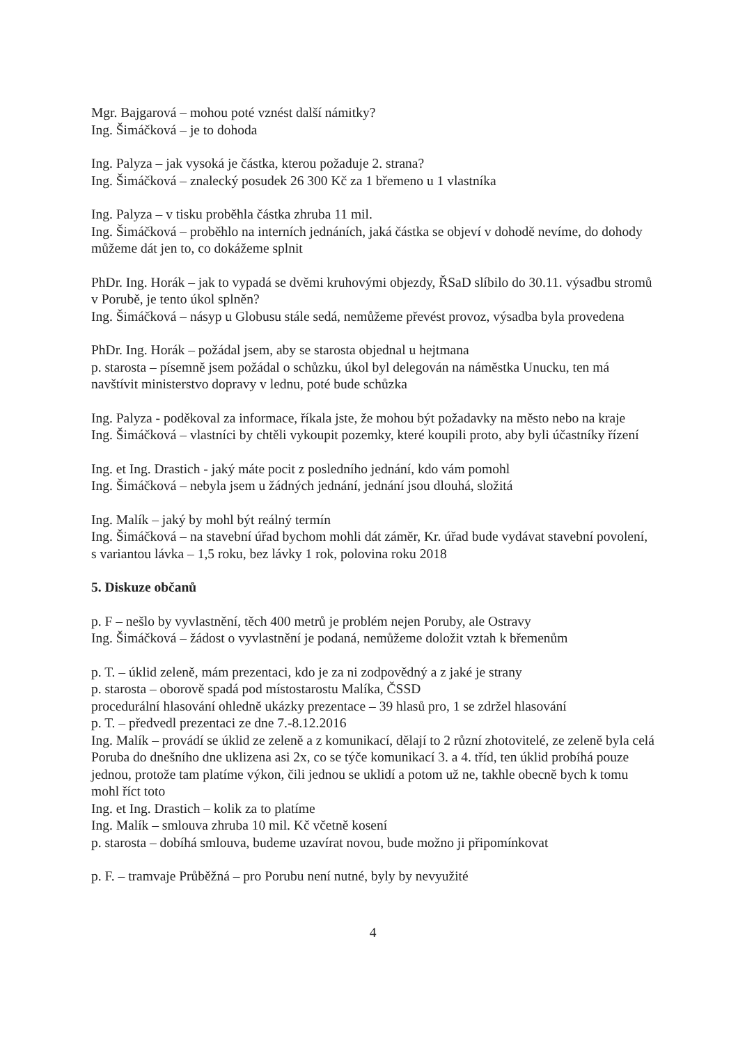Mgr. Bajgarová – mohou poté vznést další námitky?
Ing. Šimáčková – je to dohoda
Ing. Palyza – jak vysoká je částka, kterou požaduje 2. strana?
Ing. Šimáčková – znalecký posudek 26 300 Kč za 1 břemeno u 1 vlastníka
Ing. Palyza – v tisku proběhla částka zhruba 11 mil.
Ing. Šimáčková – proběhlo na interních jednáních, jaká částka se objeví v dohodě nevíme, do dohody můžeme dát jen to, co dokážeme splnit
PhDr. Ing. Horák – jak to vypadá se dvěmi kruhovými objezdy, ŘSaD slíbilo do 30.11. výsadbu stromů v Porubě, je tento úkol splněn?
Ing. Šimáčková – násyp u Globusu stále sedá, nemůžeme převést provoz, výsadba byla provedena
PhDr. Ing. Horák – požádal jsem, aby se starosta objednal u hejtmana
p. starosta – písemně jsem požádal o schůzku, úkol byl delegován na náměstka Unucku, ten má navštívit ministerstvo dopravy v lednu, poté bude schůzka
Ing. Palyza - poděkoval za informace, říkala jste, že mohou být požadavky na město nebo na kraje
Ing. Šimáčková – vlastníci by chtěli vykoupit pozemky, které koupili proto, aby byli účastníky řízení
Ing. et Ing. Drastich - jaký máte pocit z posledního jednání, kdo vám pomohl
Ing. Šimáčková – nebyla jsem u žádných jednání, jednání jsou dlouhá, složitá
Ing. Malík – jaký by mohl být reálný termín
Ing. Šimáčková – na stavební úřad bychom mohli dát záměr, Kr. úřad bude vydávat stavební povolení, s variantou lávka – 1,5 roku, bez lávky 1 rok, polovina roku 2018
5. Diskuze občanů
p. F – nešlo by vyvlastnění, těch 400 metrů je problém nejen Poruby, ale Ostravy
Ing. Šimáčková – žádost o vyvlastnění je podaná, nemůžeme doložit vztah k břemenům
p. T. – úklid zeleně, mám prezentaci, kdo je za ni zodpovědný a z jaké je strany
p. starosta – oborově spadá pod místostarostu Malíka, ČSSD
procedurální hlasování ohledně ukázky prezentace – 39 hlasů pro, 1 se zdržel hlasování
p. T. – předvedl prezentaci ze dne 7.-8.12.2016
Ing. Malík – provádí se úklid ze zeleně a z komunikací, dělají to 2 různí zhotovitelé, ze zeleně byla celá Poruba do dnešního dne uklizena asi 2x, co se týče komunikací 3. a 4. tříd, ten úklid probíhá pouze jednou, protože tam platíme výkon, čili jednou se uklidí a potom už ne, takhle obecně bych k tomu mohl říct toto
Ing. et Ing. Drastich – kolik za to platíme
Ing. Malík – smlouva zhruba 10 mil. Kč včetně kosení
p. starosta – dobíhá smlouva, budeme uzavírat novou, bude možno ji připomínkovat
p. F. – tramvaje Průběžná – pro Porubu není nutné, byly by nevyužité
4